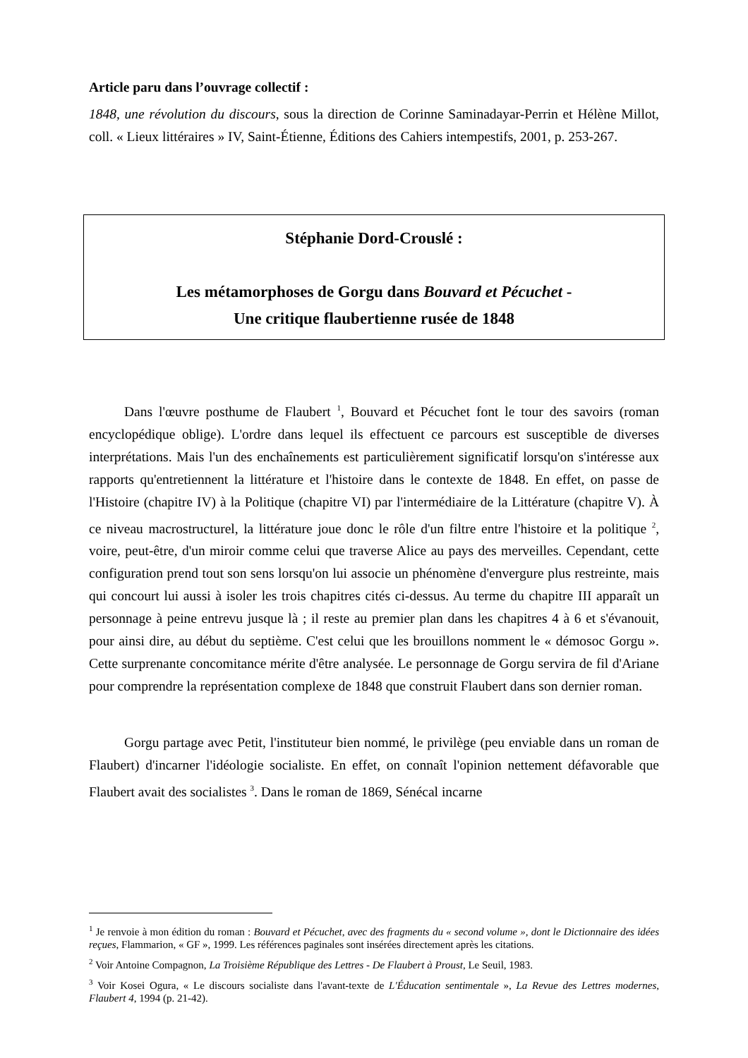Article paru dans l’ouvrage collectif :
1848, une révolution du discours, sous la direction de Corinne Saminadayar-Perrin et Hélène Millot, coll. « Lieux littéraires » IV, Saint-Étienne, Éditions des Cahiers intempestifs, 2001, p. 253-267.
Stéphanie Dord-Crouslé :
Les métamorphoses de Gorgu dans Bouvard et Pécuchet -
Une critique flaubertienne rusée de 1848
Dans l'œuvre posthume de Flaubert <sup>1</sup>, Bouvard et Pécuchet font le tour des savoirs (roman encyclopédique oblige). L'ordre dans lequel ils effectuent ce parcours est susceptible de diverses interprétations. Mais l'un des enchaînements est particulièrement significatif lorsqu'on s'intéresse aux rapports qu'entretiennent la littérature et l'histoire dans le contexte de 1848. En effet, on passe de l'Histoire (chapitre IV) à la Politique (chapitre VI) par l'intermédiaire de la Littérature (chapitre V). À ce niveau macrostructurel, la littérature joue donc le rôle d'un filtre entre l'histoire et la politique <sup>2</sup>, voire, peut-être, d'un miroir comme celui que traverse Alice au pays des merveilles. Cependant, cette configuration prend tout son sens lorsqu'on lui associe un phénomène d'envergure plus restreinte, mais qui concourt lui aussi à isoler les trois chapitres cités ci-dessus. Au terme du chapitre III apparaît un personnage à peine entrevu jusque là ; il reste au premier plan dans les chapitres 4 à 6 et s'évanouit, pour ainsi dire, au début du septième. C'est celui que les brouillons nomment le « démosoc Gorgu ». Cette surprenante concomitance mérite d'être analysée. Le personnage de Gorgu servira de fil d'Ariane pour comprendre la représentation complexe de 1848 que construit Flaubert dans son dernier roman.
Gorgu partage avec Petit, l'instituteur bien nommé, le privilège (peu enviable dans un roman de Flaubert) d'incarner l'idéologie socialiste. En effet, on connaît l'opinion nettement défavorable que Flaubert avait des socialistes <sup>3</sup>. Dans le roman de 1869, Sénécal incarne
<sup>1</sup> Je renvoie à mon édition du roman : Bouvard et Pécuchet, avec des fragments du « second volume », dont le Dictionnaire des idées reçues, Flammarion, « GF », 1999. Les références paginales sont insérées directement après les citations.
<sup>2</sup> Voir Antoine Compagnon, La Troisième République des Lettres - De Flaubert à Proust, Le Seuil, 1983.
<sup>3</sup> Voir Kosei Ogura, « Le discours socialiste dans l'avant-texte de L'Éducation sentimentale », La Revue des Lettres modernes, Flaubert 4, 1994 (p. 21-42).